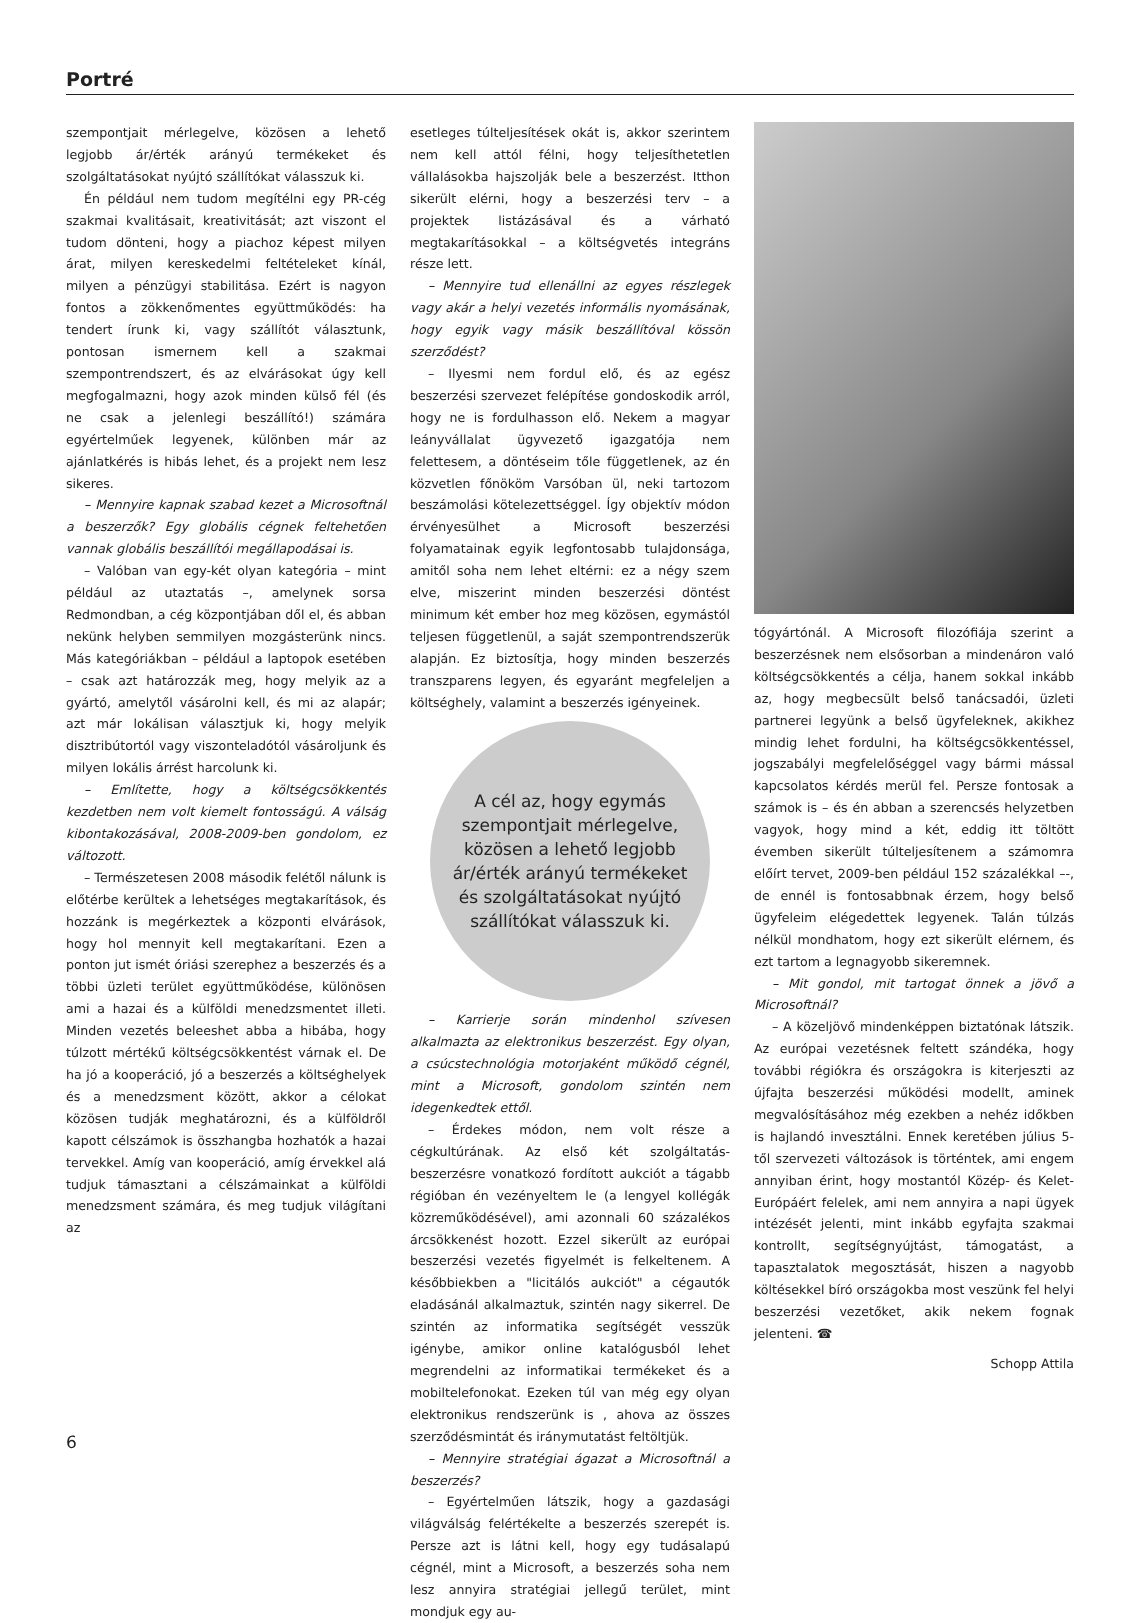Portré
szempontjait mérlegelve, közösen a lehető legjobb ár/érték arányú termékeket és szolgáltatásokat nyújtó szállítókat válasszuk ki.
Én például nem tudom megítélni egy PR-cég szakmai kvalitásait, kreativitását; azt viszont el tudom dönteni, hogy a piachoz képest milyen árat, milyen kereskedelmi feltételeket kínál, milyen a pénzügyi stabilitása. Ezért is nagyon fontos a zökkenőmentes együttműködés: ha tendert írunk ki, vagy szállítót választunk, pontosan ismernem kell a szakmai szempontrendszert, és az elvárásokat úgy kell megfogalmazni, hogy azok minden külső fél (és ne csak a jelenlegi beszállító!) számára egyértelműek legyenek, különben már az ajánlatkérés is hibás lehet, és a projekt nem lesz sikeres.
– Mennyire kapnak szabad kezet a Microsoftnál a beszerzők? Egy globális cégnek feltehetően vannak globális beszállítói megállapodásai is.
– Valóban van egy-két olyan kategória – mint például az utaztatás –, amelynek sorsa Redmondban, a cég központjában dől el, és abban nekünk helyben semmilyen mozgásterünk nincs. Más kategóriákban – például a laptopok esetében – csak azt határozzák meg, hogy melyik az a gyártó, amelytől vásárolni kell, és mi az alapár; azt már lokálisan választjuk ki, hogy melyik disztribútortól vagy viszonteladótól vásároljunk és milyen lokális árrést harcolunk ki.
– Említette, hogy a költségcsökkentés kezdetben nem volt kiemelt fontosságú. A válság kibontakozásával, 2008-2009-ben gondolom, ez változott.
– Természetesen 2008 második felétől nálunk is előtérbe kerültek a lehetséges megtakarítások, és hozzánk is megérkeztek a központi elvárások, hogy hol mennyit kell megtakarítani. Ezen a ponton jut ismét óriási szerephez a beszerzés és a többi üzleti terület együttműködése, különösen ami a hazai és a külföldi menedzsmentet illeti. Minden vezetés beleeshet abba a hibába, hogy túlzott mértékű költségcsökkentést várnak el. De ha jó a kooperáció, jó a beszerzés a költséghelyek és a menedzsment között, akkor a célokat közösen tudják meghatározni, és a külföldről kapott célszámok is összhangba hozhatók a hazai tervekkel. Amíg van kooperáció, amíg érvekkel alá tudjuk támasztani a célszámainkat a külföldi menedzsment számára, és meg tudjuk világítani az
esetleges túlteljesítések okát is, akkor szerintem nem kell attól félni, hogy teljesíthetetlen vállalásokba hajszolják bele a beszerzést. Itthon sikerült elérni, hogy a beszerzési terv – a projektek listázásával és a várható megtakarításokkal – a költségvetés integráns része lett.
– Mennyire tud ellenállni az egyes részlegek vagy akár a helyi vezetés informális nyomásának, hogy egyik vagy másik beszállítóval kössön szerződést?
– Ilyesmi nem fordul elő, és az egész beszerzési szervezet felépítése gondoskodik arról, hogy ne is fordulhasson elő. Nekem a magyar leányvállalat ügyvezető igazgatója nem felettesem, a döntéseim tőle függetlenek, az én közvetlen főnököm Varsóban ül, neki tartozom beszámolási kötelezettséggel. Így objektív módon érvényesülhet a Microsoft beszerzési folyamatainak egyik legfontosabb tulajdonsága, amitől soha nem lehet eltérni: ez a négy szem elve, miszerint minden beszerzési döntést minimum két ember hoz meg közösen, egymástól teljesen függetlenül, a saját szempontrendszerük alapján. Ez biztosítja, hogy minden beszerzés transzparens legyen, és egyaránt megfeleljen a költséghely, valamint a beszerzés igényeinek.
A cél az, hogy egymás szempontjait mérlegelve, közösen a lehető legjobb ár/érték arányú termékeket és szolgáltatásokat nyújtó szállítókat válasszuk ki.
– Karrierje során mindenhol szívesen alkalmazta az elektronikus beszerzést. Egy olyan, a csúcstechnológia motorjaként működő cégnél, mint a Microsoft, gondolom szintén nem idegenkedtek ettől.
– Érdekes módon, nem volt része a cégkultúrának. Az első két szolgáltatás-beszerzésre vonatkozó fordított aukciót a tágabb régióban én vezényeltem le (a lengyel kollégák közreműködésével), ami azonnali 60 százalékos árcsökkenést hozott. Ezzel sikerült az európai beszerzési vezetés figyelmét is felkeltenem. A későbbiekben a "licitálós aukciót" a cégautók eladásánál alkalmaztuk, szintén nagy sikerrel. De szintén az informatika segítségét vesszük igénybe, amikor online katalógusból lehet megrendelni az informatikai termékeket és a mobiltelefonokat. Ezeken túl van még egy olyan elektronikus rendszerünk is , ahova az összes szerződésmintát és iránymutatást feltöltjük.
– Mennyire stratégiai ágazat a Microsoftnál a beszerzés?
– Egyértelműen látszik, hogy a gazdasági világválság felértékelte a beszerzés szerepét is. Persze azt is látni kell, hogy egy tudásalapú cégnél, mint a Microsoft, a beszerzés soha nem lesz annyira stratégiai jellegű terület, mint mondjuk egy au-
tógyártónál. A Microsoft filozófiája szerint a beszerzésnek nem elsősorban a mindenáron való költségcsökkentés a célja, hanem sokkal inkább az, hogy megbecsült belső tanácsadói, üzleti partnerei legyünk a belső ügyfeleknek, akikhez mindig lehet fordulni, ha költségcsökkentéssel, jogszabályi megfelelőséggel vagy bármi mással kapcsolatos kérdés merül fel. Persze fontosak a számok is – és én abban a szerencsés helyzetben vagyok, hogy mind a két, eddig itt töltött évemben sikerült túlteljesítenem a számomra előírt tervet, 2009-ben például 152 százalékkal –-, de ennél is fontosabbnak érzem, hogy belső ügyfeleim elégedettek legyenek. Talán túlzás nélkül mondhatom, hogy ezt sikerült elérnem, és ezt tartom a legnagyobb sikeremnek.
– Mit gondol, mit tartogat önnek a jövő a Microsoftnál?
– A közeljövő mindenképpen biztatónak látszik. Az európai vezetésnek feltett szándéka, hogy további régiókra és országokra is kiterjeszti az újfajta beszerzési működési modellt, aminek megvalósításához még ezekben a nehéz időkben is hajlandó invesztálni. Ennek keretében július 5-től szervezeti változások is történtek, ami engem annyiban érint, hogy mostantól Közép- és Kelet-Európáért felelek, ami nem annyira a napi ügyek intézését jelenti, mint inkább egyfajta szakmai kontrollt, segítségnyújtást, támogatást, a tapasztalatok megosztását, hiszen a nagyobb költésekkel bíró országokba most veszünk fel helyi beszerzési vezetőket, akik nekem fognak jelenteni. ☎
Schopp Attila
6